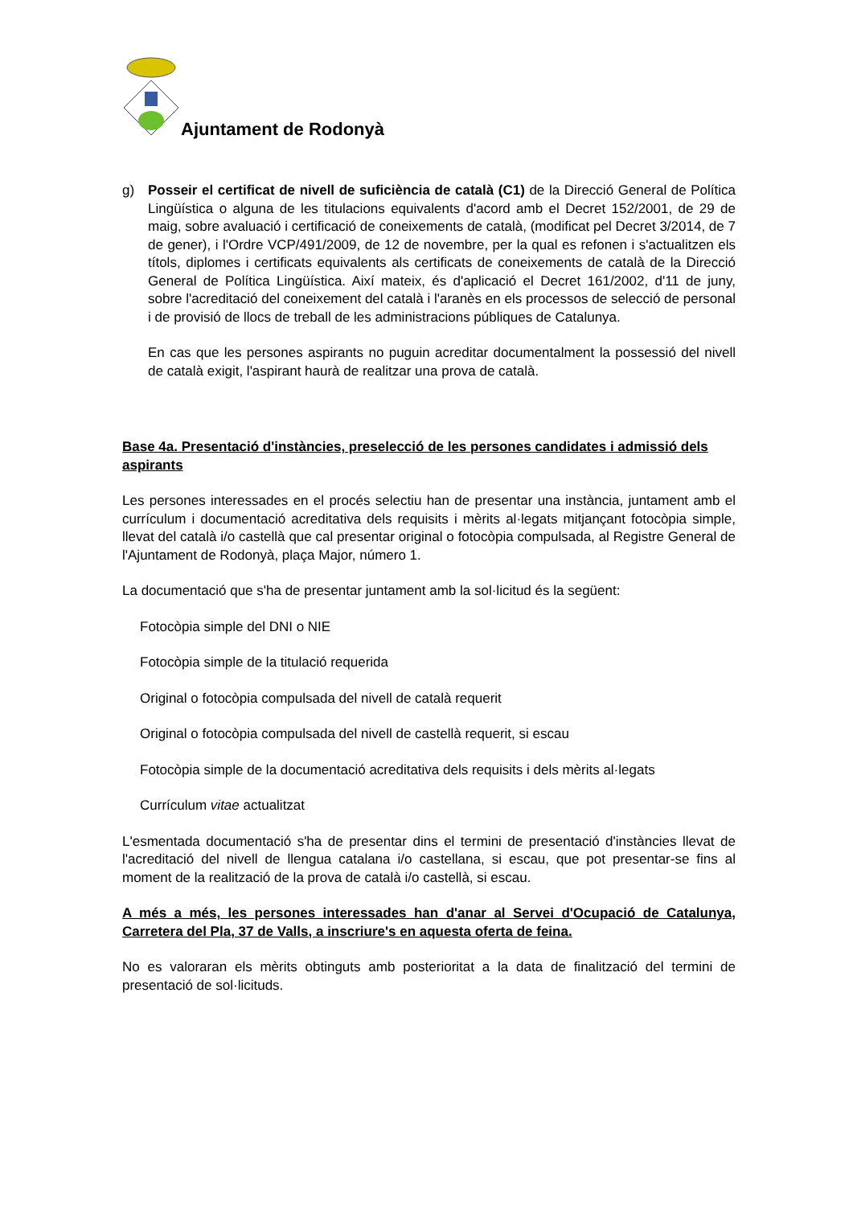Ajuntament de Rodonyà
g) Posseir el certificat de nivell de suficiència de català (C1) de la Direcció General de Política Lingüística o alguna de les titulacions equivalents d'acord amb el Decret 152/2001, de 29 de maig, sobre avaluació i certificació de coneixements de català, (modificat pel Decret 3/2014, de 7 de gener), i l'Ordre VCP/491/2009, de 12 de novembre, per la qual es refonen i s'actualitzen els títols, diplomes i certificats equivalents als certificats de coneixements de català de la Direcció General de Política Lingüística. Així mateix, és d'aplicació el Decret 161/2002, d'11 de juny, sobre l'acreditació del coneixement del català i l'aranès en els processos de selecció de personal i de provisió de llocs de treball de les administracions públiques de Catalunya.
En cas que les persones aspirants no puguin acreditar documentalment la possessió del nivell de català exigit, l'aspirant haurà de realitzar una prova de català.
Base 4a. Presentació d'instàncies, preselecció de les persones candidates i admissió dels aspirants
Les persones interessades en el procés selectiu han de presentar una instància, juntament amb el currículum i documentació acreditativa dels requisits i mèrits al·legats mitjançant fotocòpia simple, llevat del català i/o castellà que cal presentar original o fotocòpia compulsada, al Registre General de l'Ajuntament de Rodonyà, plaça Major, número 1.
La documentació que s'ha de presentar juntament amb la sol·licitud és la següent:
Fotocòpia simple del DNI o NIE
Fotocòpia simple de la titulació requerida
Original o fotocòpia compulsada del nivell de català requerit
Original o fotocòpia compulsada del nivell de castellà requerit, si escau
Fotocòpia simple de la documentació acreditativa dels requisits i dels mèrits al·legats
Currículum vitae actualitzat
L'esmentada documentació s'ha de presentar dins el termini de presentació d'instàncies llevat de l'acreditació del nivell de llengua catalana i/o castellana, si escau, que pot presentar-se fins al moment de la realització de la prova de català i/o castellà, si escau.
A més a més, les persones interessades han d'anar al Servei d'Ocupació de Catalunya, Carretera del Pla, 37 de Valls, a inscriure's en aquesta oferta de feina.
No es valoraran els mèrits obtinguts amb posterioritat a la data de finalització del termini de presentació de sol·licituds.